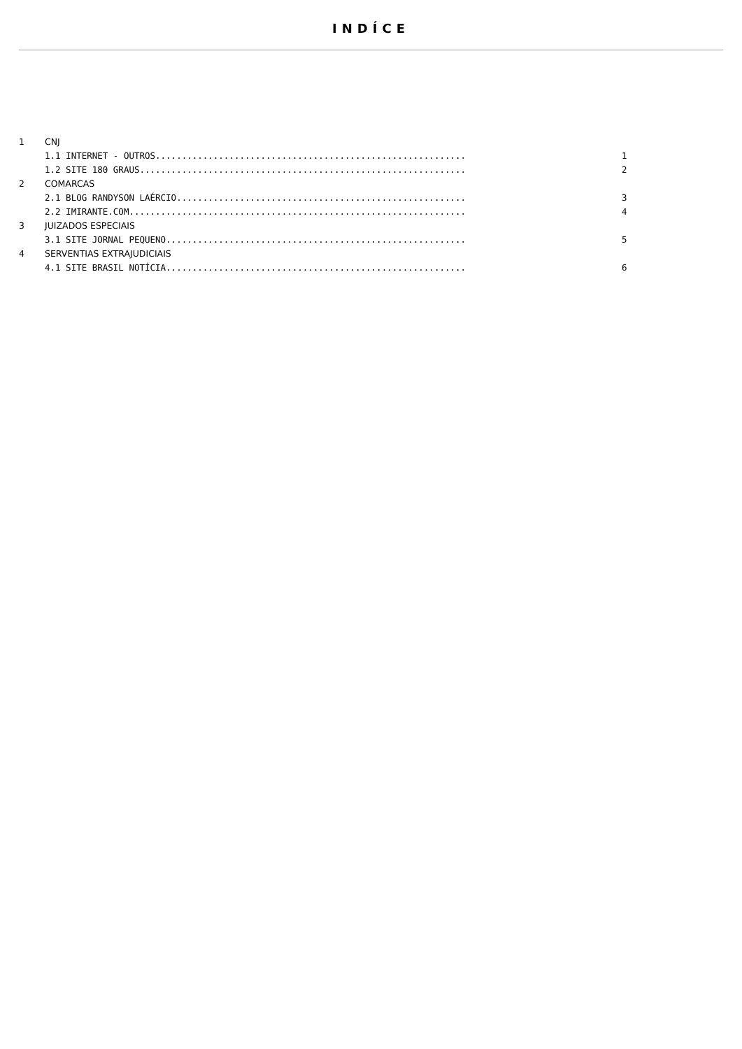INDÍCE
| 1 | CNJ | |
| | 1.1 INTERNET - OUTROS........................................................... | 1 |
| | 1.2 SITE 180 GRAUS.............................................................. | 2 |
| 2 | COMARCAS | |
| | 2.1 BLOG RANDYSON LAÉRCIO....................................................... | 3 |
| | 2.2 IMIRANTE.COM................................................................ | 4 |
| 3 | JUIZADOS ESPECIAIS | |
| | 3.1 SITE JORNAL PEQUENO......................................................... | 5 |
| 4 | SERVENTIAS EXTRAJUDICIAIS | |
| | 4.1 SITE BRASIL NOTÍCIA......................................................... | 6 |